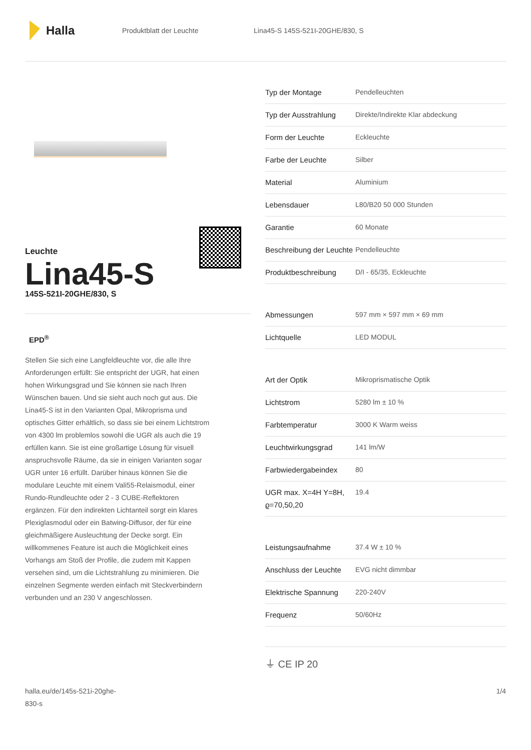Halla
Produktblatt der Leuchte Lina45-S 145S-521I-20GHE/830, S
Leuchte
Lina45-S
145S-521I-20GHE/830, S
EPD<sup>®</sup>
Stellen Sie sich eine Langfeldleuchte vor, die alle Ihre Anforderungen erfüllt: Sie entspricht der UGR, hat einen hohen Wirkungsgrad und Sie können sie nach Ihren Wünschen bauen. Und sie sieht auch noch gut aus. Die Lina45-S ist in den Varianten Opal, Mikroprisma und optisches Gitter erhältlich, so dass sie bei einem Lichtstrom von 4300 lm problemlos sowohl die UGR als auch die 19 erfüllen kann. Sie ist eine großartige Lösung für visuell anspruchsvolle Räume, da sie in einigen Varianten sogar UGR unter 16 erfüllt. Darüber hinaus können Sie die modulare Leuchte mit einem Vali55-Relaismodul, einer Rundo-Rundleuchte oder 2 - 3 CUBE-Reflektoren ergänzen. Für den indirekten Lichtanteil sorgt ein klares Plexiglasmodul oder ein Batwing-Diffusor, der für eine gleichmäßigere Ausleuchtung der Decke sorgt. Ein willkommenes Feature ist auch die Möglichkeit eines Vorhangs am Stoß der Profile, die zudem mit Kappen versehen sind, um die Lichtstrahlung zu minimieren. Die einzelnen Segmente werden einfach mit Steckverbindern verbunden und an 230 V angeschlossen.
| Typ der Montage | Pendelleuchten |
| Typ der Ausstrahlung | Direkte/Indirekte Klar abdeckung |
| Form der Leuchte | Eckleuchte |
| Farbe der Leuchte | Silber |
| Material | Aluminium |
| Lebensdauer | L80/B20 50 000 Stunden |
| Garantie | 60 Monate |
| Beschreibung der Leuchte | Pendelleuchte |
| Produktbeschreibung | D/I - 65/35, Eckleuchte |
| Abmessungen | 597 mm × 597 mm × 69 mm |
| Lichtquelle | LED MODUL |
| Art der Optik | Mikroprismatische Optik |
| Lichtstrom | 5280 lm ± 10 % |
| Farbtemperatur | 3000 K Warm weiss |
| Leuchtwirkungsgrad | 141 lm/W |
| Farbwiedergabeindex | 80 |
| UGR max. X=4H Y=8H, ϱ=70,50,20 | 19.4 |
| Leistungsaufnahme | 37.4 W ± 10 % |
| Anschluss der Leuchte | EVG nicht dimmbar |
| Elektrische Spannung | 220-240V |
| Frequenz | 50/60Hz |
⏚ CE IP 20
halla.eu/de/145s-521i-20ghe-
830-s 1/4